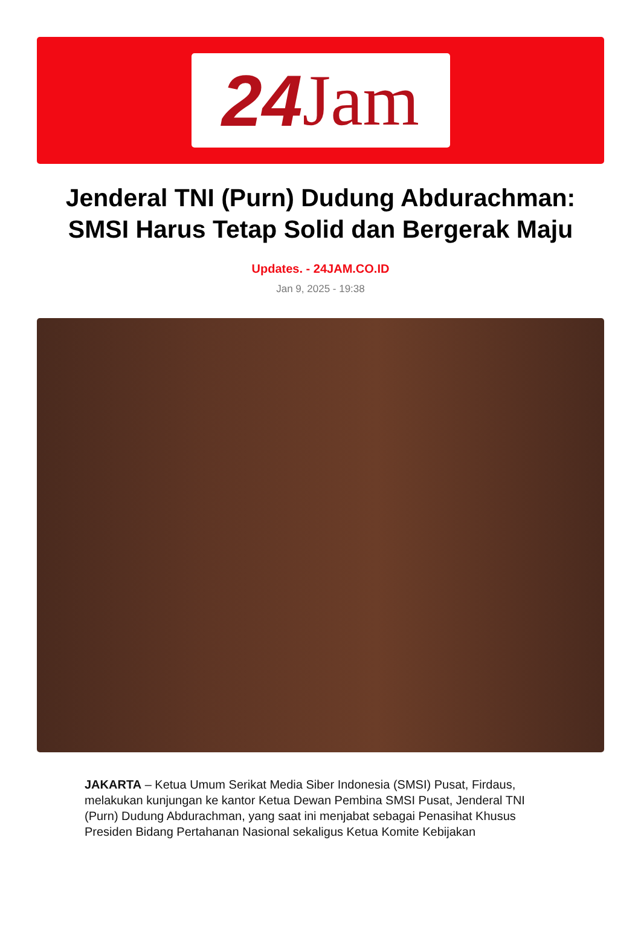24 Jam
Jenderal TNI (Purn) Dudung Abdurachman: SMSI Harus Tetap Solid dan Bergerak Maju
Updates. - 24JAM.CO.ID
Jan 9, 2025 - 19:38
JAKARTA – Ketua Umum Serikat Media Siber Indonesia (SMSI) Pusat, Firdaus, melakukan kunjungan ke kantor Ketua Dewan Pembina SMSI Pusat, Jenderal TNI (Purn) Dudung Abdurachman, yang saat ini menjabat sebagai Penasihat Khusus Presiden Bidang Pertahanan Nasional sekaligus Ketua Komite Kebijakan